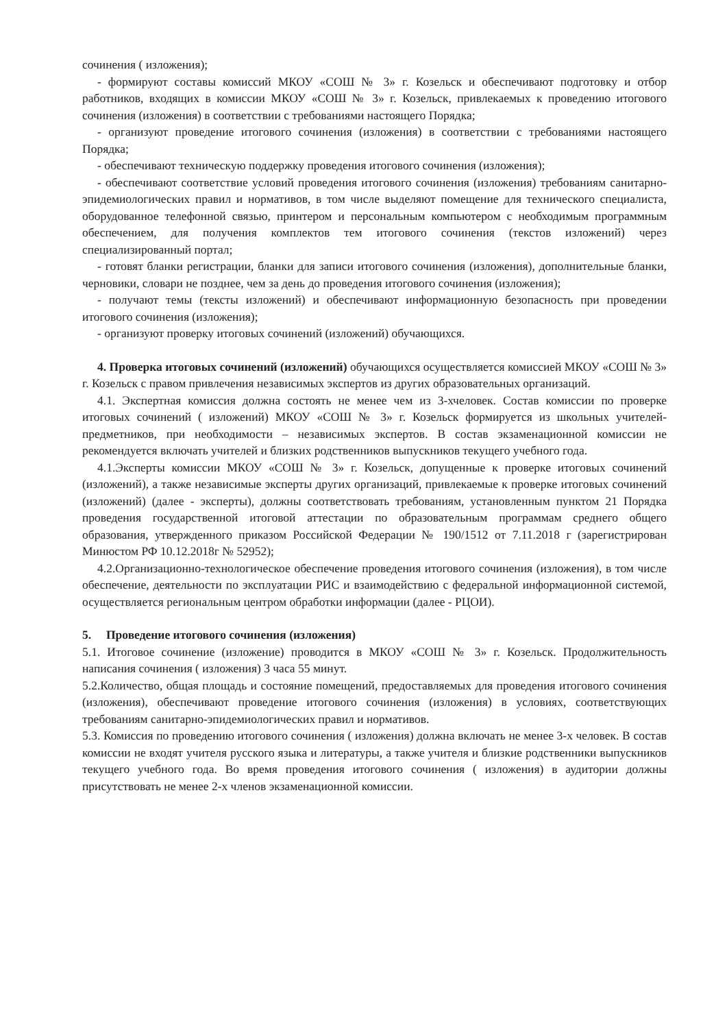сочинения ( изложения);
- формируют составы комиссий МКОУ «СОШ № 3» г. Козельск и обеспечивают подготовку и отбор работников, входящих в комиссии МКОУ «СОШ № 3» г. Козельск, привлекаемых к проведению итогового сочинения (изложения) в соответствии с требованиями настоящего Порядка;
- организуют проведение итогового сочинения (изложения) в соответствии с требованиями настоящего Порядка;
- обеспечивают техническую поддержку проведения итогового сочинения (изложения);
- обеспечивают соответствие условий проведения итогового сочинения (изложения) требованиям санитарно-эпидемиологических правил и нормативов, в том числе выделяют помещение для технического специалиста, оборудованное телефонной связью, принтером и персональным компьютером с необходимым программным обеспечением, для получения комплектов тем итогового сочинения (текстов изложений) через специализированный портал;
- готовят бланки регистрации, бланки для записи итогового сочинения (изложения), дополнительные бланки, черновики, словари не позднее, чем за день до проведения итогового сочинения (изложения);
- получают темы (тексты изложений) и обеспечивают информационную безопасность при проведении итогового сочинения (изложения);
- организуют проверку итоговых сочинений (изложений) обучающихся.
4. Проверка итоговых сочинений (изложений) обучающихся осуществляется комиссией МКОУ «СОШ № 3» г. Козельск с правом привлечения независимых экспертов из других образовательных организаций.
4.1. Экспертная комиссия должна состоять не менее чем из 3-хчеловек. Состав комиссии по проверке итоговых сочинений ( изложений) МКОУ «СОШ № 3» г. Козельск формируется из школьных учителей-предметников, при необходимости – независимых экспертов. В состав экзаменационной комиссии не рекомендуется включать учителей и близких родственников выпускников текущего учебного года.
4.1.Эксперты комиссии МКОУ «СОШ № 3» г. Козельск, допущенные к проверке итоговых сочинений (изложений), а также независимые эксперты других организаций, привлекаемые к проверке итоговых сочинений (изложений) (далее - эксперты), должны соответствовать требованиям, установленным пунктом 21 Порядка проведения государственной итоговой аттестации по образовательным программам среднего общего образования, утвержденного приказом Российской Федерации № 190/1512 от 7.11.2018 г (зарегистрирован Минюстом РФ 10.12.2018г № 52952);
4.2.Организационно-технологическое обеспечение проведения итогового сочинения (изложения), в том числе обеспечение, деятельности по эксплуатации РИС и взаимодействию с федеральной информационной системой, осуществляется региональным центром обработки информации (далее - РЦОИ).
5. Проведение итогового сочинения (изложения)
5.1. Итоговое сочинение (изложение) проводится в МКОУ «СОШ № 3» г. Козельск. Продолжительность написания сочинения ( изложения) 3 часа 55 минут.
5.2.Количество, общая площадь и состояние помещений, предоставляемых для проведения итогового сочинения (изложения), обеспечивают проведение итогового сочинения (изложения) в условиях, соответствующих требованиям санитарно-эпидемиологических правил и нормативов.
5.3. Комиссия по проведению итогового сочинения ( изложения) должна включать не менее 3-х человек. В состав комиссии не входят учителя русского языка и литературы, а также учителя и близкие родственники выпускников текущего учебного года. Во время проведения итогового сочинения ( изложения) в аудитории должны присутствовать не менее 2-х членов экзаменационной комиссии.